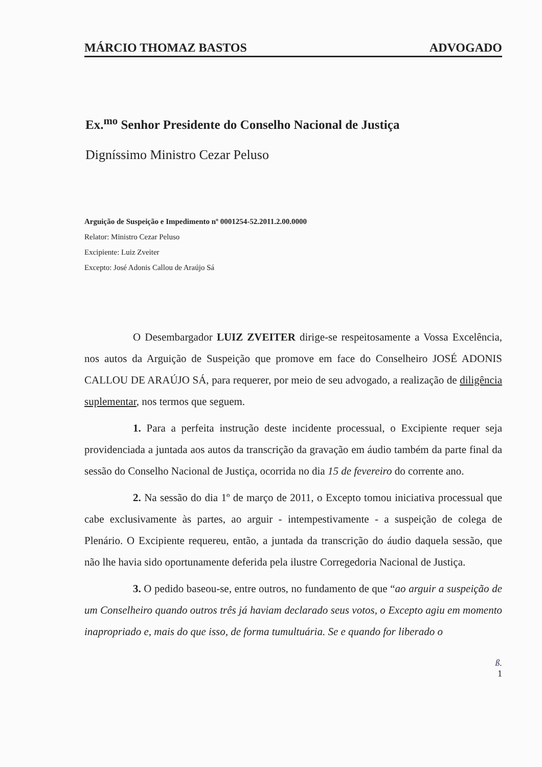MÁRCIO THOMAZ BASTOS ADVOGADO
Ex.<sup>mo</sup> Senhor Presidente do Conselho Nacional de Justiça
Digníssimo Ministro Cezar Peluso
Arguição de Suspeição e Impedimento nº 0001254-52.2011.2.00.0000
Relator: Ministro Cezar Peluso
Excipiente: Luiz Zveiter
Excepto: José Adonis Callou de Araújo Sá
O Desembargador LUIZ ZVEITER dirige-se respeitosamente a Vossa Excelência, nos autos da Arguição de Suspeição que promove em face do Conselheiro JOSÉ ADONIS CALLOU DE ARAÚJO SÁ, para requerer, por meio de seu advogado, a realização de diligência suplementar, nos termos que seguem.
1. Para a perfeita instrução deste incidente processual, o Excipiente requer seja providenciada a juntada aos autos da transcrição da gravação em áudio também da parte final da sessão do Conselho Nacional de Justiça, ocorrida no dia 15 de fevereiro do corrente ano.
2. Na sessão do dia 1º de março de 2011, o Excepto tomou iniciativa processual que cabe exclusivamente às partes, ao arguir - intempestivamente - a suspeição de colega de Plenário. O Excipiente requereu, então, a juntada da transcrição do áudio daquela sessão, que não lhe havia sido oportunamente deferida pela ilustre Corregedoria Nacional de Justiça.
3. O pedido baseou-se, entre outros, no fundamento de que “ao arguir a suspeição de um Conselheiro quando outros três já haviam declarado seus votos, o Excepto agiu em momento inapropriado e, mais do que isso, de forma tumultuária. Se e quando for liberado o
ß.
1